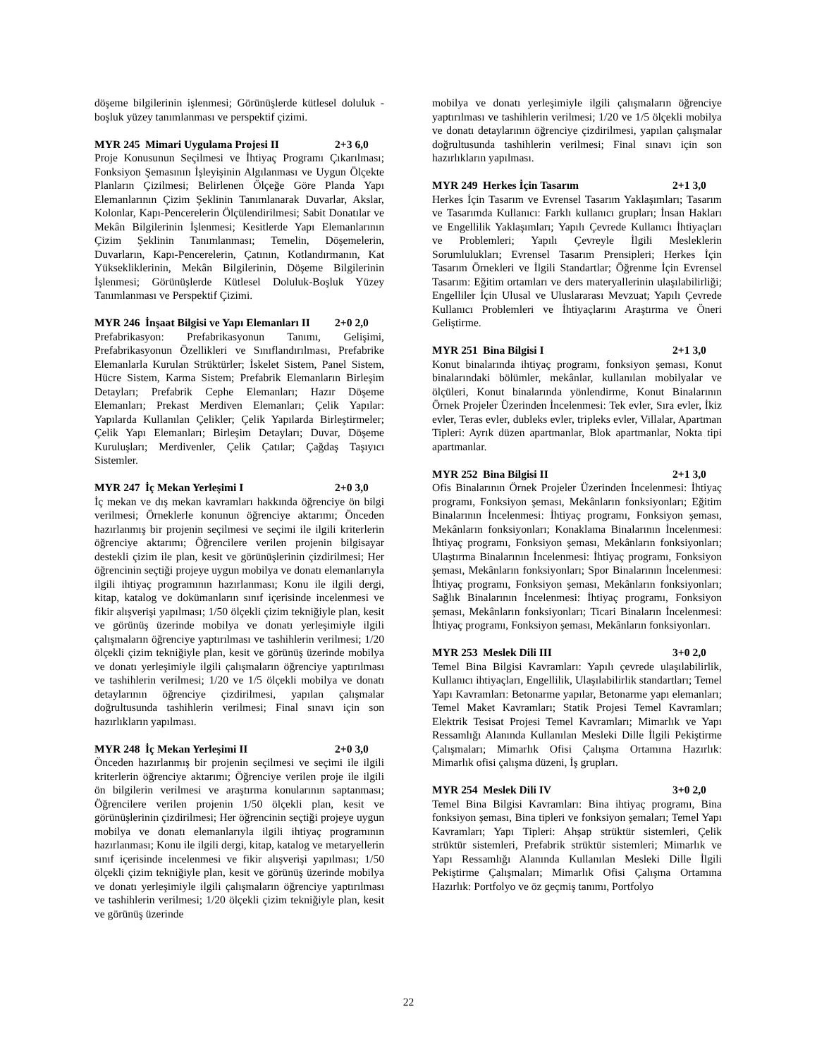döşeme bilgilerinin işlenmesi; Görünüşlerde kütlesel doluluk - boşluk yüzey tanımlanması ve perspektif çizimi.
MYR 245 Mimari Uygulama Projesi II 2+3 6,0
Proje Konusunun Seçilmesi ve İhtiyaç Programı Çıkarılması; Fonksiyon Şemasının İşleyişinin Algılanması ve Uygun Ölçekte Planların Çizilmesi; Belirlenen Ölçeğe Göre Planda Yapı Elemanlarının Çizim Şeklinin Tanımlanarak Duvarlar, Akslar, Kolonlar, Kapı-Pencerelerin Ölçülendirilmesi; Sabit Donatılar ve Mekân Bilgilerinin İşlenmesi; Kesitlerde Yapı Elemanlarının Çizim Şeklinin Tanımlanması; Temelin, Döşemelerin, Duvarların, Kapı-Pencerelerin, Çatının, Kotlandırmanın, Kat Yüksekliklerinin, Mekân Bilgilerinin, Döşeme Bilgilerinin İşlenmesi; Görünüşlerde Kütlesel Doluluk-Boşluk Yüzey Tanımlanması ve Perspektif Çizimi.
MYR 246 İnşaat Bilgisi ve Yapı Elemanları II 2+0 2,0
Prefabrikasyon: Prefabrikasyonun Tanımı, Gelişimi, Prefabrikasyonun Özellikleri ve Sınıflandırılması, Prefabrike Elemanlarla Kurulan Strüktürler; İskelet Sistem, Panel Sistem, Hücre Sistem, Karma Sistem; Prefabrik Elemanların Birleşim Detayları; Prefabrik Cephe Elemanları; Hazır Döşeme Elemanları; Prekast Merdiven Elemanları; Çelik Yapılar: Yapılarda Kullanılan Çelikler; Çelik Yapılarda Birleştirmeler; Çelik Yapı Elemanları; Birleşim Detayları; Duvar, Döşeme Kuruluşları; Merdivenler, Çelik Çatılar; Çağdaş Taşıyıcı Sistemler.
MYR 247 İç Mekan Yerleşimi I 2+0 3,0
İç mekan ve dış mekan kavramları hakkında öğrenciye ön bilgi verilmesi; Örneklerle konunun öğrenciye aktarımı; Önceden hazırlanmış bir projenin seçilmesi ve seçimi ile ilgili kriterlerin öğrenciye aktarımı; Öğrencilere verilen projenin bilgisayar destekli çizim ile plan, kesit ve görünüşlerinin çizdirilmesi; Her öğrencinin seçtiği projeye uygun mobilya ve donatı elemanlarıyla ilgili ihtiyaç programının hazırlanması; Konu ile ilgili dergi, kitap, katalog ve dokümanların sınıf içerisinde incelenmesi ve fikir alışverişi yapılması; 1/50 ölçekli çizim tekniğiyle plan, kesit ve görünüş üzerinde mobilya ve donatı yerleşimiyle ilgili çalışmaların öğrenciye yaptırılması ve tashihlerin verilmesi; 1/20 ölçekli çizim tekniğiyle plan, kesit ve görünüş üzerinde mobilya ve donatı yerleşimiyle ilgili çalışmaların öğrenciye yaptırılması ve tashihlerin verilmesi; 1/20 ve 1/5 ölçekli mobilya ve donatı detaylarının öğrenciye çizdirilmesi, yapılan çalışmalar doğrultusunda tashihlerin verilmesi; Final sınavı için son hazırlıkların yapılması.
MYR 248 İç Mekan Yerleşimi II 2+0 3,0
Önceden hazırlanmış bir projenin seçilmesi ve seçimi ile ilgili kriterlerin öğrenciye aktarımı; Öğrenciye verilen proje ile ilgili ön bilgilerin verilmesi ve araştırma konularının saptanması; Öğrencilere verilen projenin 1/50 ölçekli plan, kesit ve görünüşlerinin çizdirilmesi; Her öğrencinin seçtiği projeye uygun mobilya ve donatı elemanlarıyla ilgili ihtiyaç programının hazırlanması; Konu ile ilgili dergi, kitap, katalog ve metaryellerin sınıf içerisinde incelenmesi ve fikir alışverişi yapılması; 1/50 ölçekli çizim tekniğiyle plan, kesit ve görünüş üzerinde mobilya ve donatı yerleşimiyle ilgili çalışmaların öğrenciye yaptırılması ve tashihlerin verilmesi; 1/20 ölçekli çizim tekniğiyle plan, kesit ve görünüş üzerinde
mobilya ve donatı yerleşimiyle ilgili çalışmaların öğrenciye yaptırılması ve tashihlerin verilmesi; 1/20 ve 1/5 ölçekli mobilya ve donatı detaylarının öğrenciye çizdirilmesi, yapılan çalışmalar doğrultusunda tashihlerin verilmesi; Final sınavı için son hazırlıkların yapılması.
MYR 249 Herkes İçin Tasarım 2+1 3,0
Herkes İçin Tasarım ve Evrensel Tasarım Yaklaşımları; Tasarım ve Tasarımda Kullanıcı: Farklı kullanıcı grupları; İnsan Hakları ve Engellilik Yaklaşımları; Yapılı Çevrede Kullanıcı İhtiyaçları ve Problemleri; Yapılı Çevreyle İlgili Mesleklerin Sorumlulukları; Evrensel Tasarım Prensipleri; Herkes İçin Tasarım Örnekleri ve İlgili Standartlar; Öğrenme İçin Evrensel Tasarım: Eğitim ortamları ve ders materyallerinin ulaşılabilirliği; Engelliler İçin Ulusal ve Uluslararası Mevzuat; Yapılı Çevrede Kullanıcı Problemleri ve İhtiyaçlarını Araştırma ve Öneri Geliştirme.
MYR 251 Bina Bilgisi I 2+1 3,0
Konut binalarında ihtiyaç programı, fonksiyon şeması, Konut binalarındaki bölümler, mekânlar, kullanılan mobilyalar ve ölçüleri, Konut binalarında yönlendirme, Konut Binalarının Örnek Projeler Üzerinden İncelenmesi: Tek evler, Sıra evler, İkiz evler, Teras evler, dubleks evler, tripleks evler, Villalar, Apartman Tipleri: Ayrık düzen apartmanlar, Blok apartmanlar, Nokta tipi apartmanlar.
MYR 252 Bina Bilgisi II 2+1 3,0
Ofis Binalarının Örnek Projeler Üzerinden İncelenmesi: İhtiyaç programı, Fonksiyon şeması, Mekânların fonksiyonları; Eğitim Binalarının İncelenmesi: İhtiyaç programı, Fonksiyon şeması, Mekânların fonksiyonları; Konaklama Binalarının İncelenmesi: İhtiyaç programı, Fonksiyon şeması, Mekânların fonksiyonları; Ulaştırma Binalarının İncelenmesi: İhtiyaç programı, Fonksiyon şeması, Mekânların fonksiyonları; Spor Binalarının İncelenmesi: İhtiyaç programı, Fonksiyon şeması, Mekânların fonksiyonları; Sağlık Binalarının İncelenmesi: İhtiyaç programı, Fonksiyon şeması, Mekânların fonksiyonları; Ticari Binaların İncelenmesi: İhtiyaç programı, Fonksiyon şeması, Mekânların fonksiyonları.
MYR 253 Meslek Dili III 3+0 2,0
Temel Bina Bilgisi Kavramları: Yapılı çevrede ulaşılabilirlik, Kullanıcı ihtiyaçları, Engellilik, Ulaşılabilirlik standartları; Temel Yapı Kavramları: Betonarme yapılar, Betonarme yapı elemanları; Temel Maket Kavramları; Statik Projesi Temel Kavramları; Elektrik Tesisat Projesi Temel Kavramları; Mimarlık ve Yapı Ressamlığı Alanında Kullanılan Mesleki Dille İlgili Pekiştirme Çalışmaları; Mimarlık Ofisi Çalışma Ortamına Hazırlık: Mimarlık ofisi çalışma düzeni, İş grupları.
MYR 254 Meslek Dili IV 3+0 2,0
Temel Bina Bilgisi Kavramları: Bina ihtiyaç programı, Bina fonksiyon şeması, Bina tipleri ve fonksiyon şemaları; Temel Yapı Kavramları; Yapı Tipleri: Ahşap strüktür sistemleri, Çelik strüktür sistemleri, Prefabrik strüktür sistemleri; Mimarlık ve Yapı Ressamlığı Alanında Kullanılan Mesleki Dille İlgili Pekiştirme Çalışmaları; Mimarlık Ofisi Çalışma Ortamına Hazırlık: Portfolyo ve öz geçmiş tanımı, Portfolyo
22